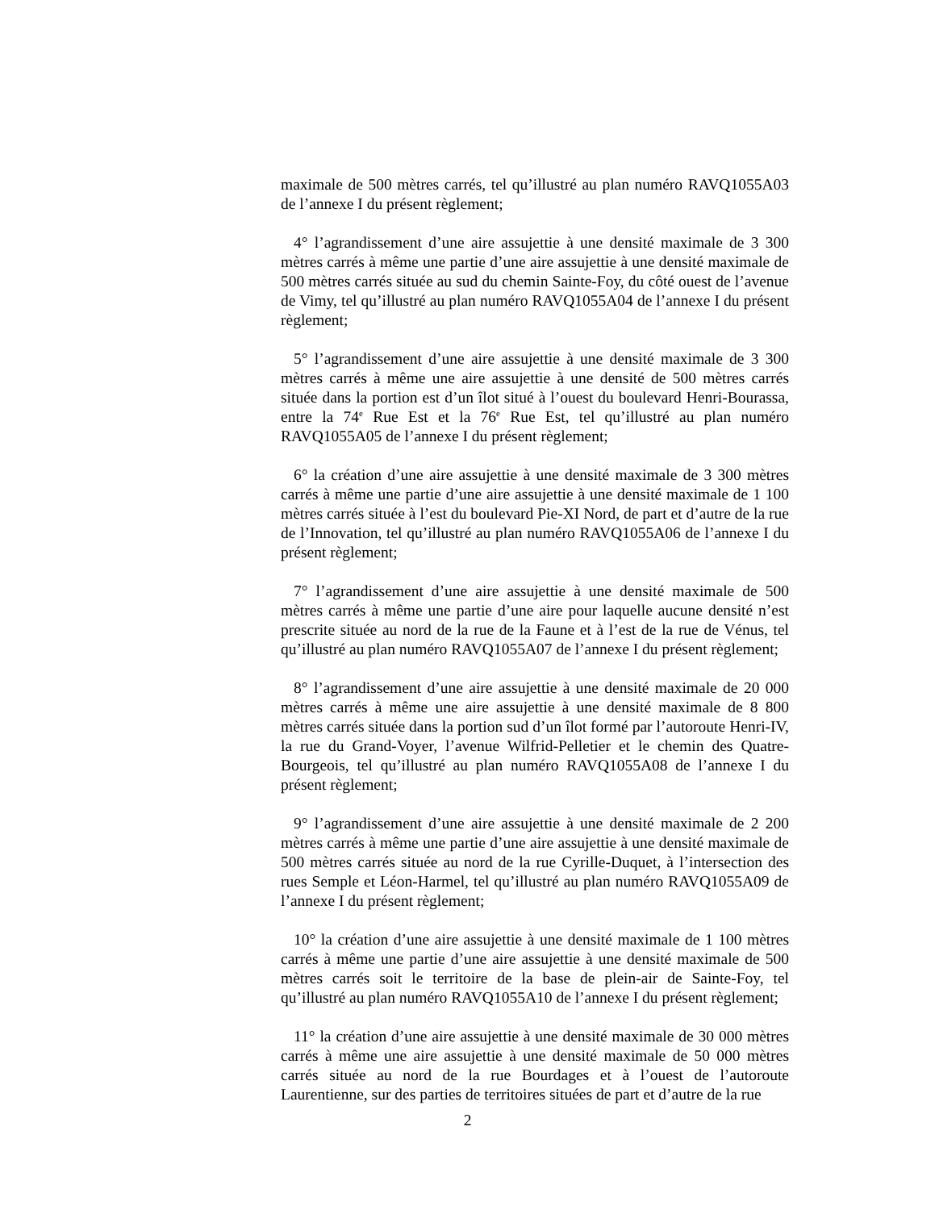maximale de 500 mètres carrés, tel qu’illustré au plan numéro RAVQ1055A03 de l’annexe I du présent règlement;
4° l’agrandissement d’une aire assujettie à une densité maximale de 3 300 mètres carrés à même une partie d’une aire assujettie à une densité maximale de 500 mètres carrés située au sud du chemin Sainte-Foy, du côté ouest de l’avenue de Vimy, tel qu’illustré au plan numéro RAVQ1055A04 de l’annexe I du présent règlement;
5° l’agrandissement d’une aire assujettie à une densité maximale de 3 300 mètres carrés à même une aire assujettie à une densité de 500 mètres carrés située dans la portion est d’un îlot situé à l’ouest du boulevard Henri-Bourassa, entre la 74<sup>e</sup> Rue Est et la 76<sup>e</sup> Rue Est, tel qu’illustré au plan numéro RAVQ1055A05 de l’annexe I du présent règlement;
6° la création d’une aire assujettie à une densité maximale de 3 300 mètres carrés à même une partie d’une aire assujettie à une densité maximale de 1 100 mètres carrés située à l’est du boulevard Pie-XI Nord, de part et d’autre de la rue de l’Innovation, tel qu’illustré au plan numéro RAVQ1055A06 de l’annexe I du présent règlement;
7° l’agrandissement d’une aire assujettie à une densité maximale de 500 mètres carrés à même une partie d’une aire pour laquelle aucune densité n’est prescrite située au nord de la rue de la Faune et à l’est de la rue de Vénus, tel qu’illustré au plan numéro RAVQ1055A07 de l’annexe I du présent règlement;
8° l’agrandissement d’une aire assujettie à une densité maximale de 20 000 mètres carrés à même une aire assujettie à une densité maximale de 8 800 mètres carrés située dans la portion sud d’un îlot formé par l’autoroute Henri-IV, la rue du Grand-Voyer, l’avenue Wilfrid-Pelletier et le chemin des Quatre-Bourgeois, tel qu’illustré au plan numéro RAVQ1055A08 de l’annexe I du présent règlement;
9° l’agrandissement d’une aire assujettie à une densité maximale de 2 200 mètres carrés à même une partie d’une aire assujettie à une densité maximale de 500 mètres carrés située au nord de la rue Cyrille-Duquet, à l’intersection des rues Semple et Léon-Harmel, tel qu’illustré au plan numéro RAVQ1055A09 de l’annexe I du présent règlement;
10° la création d’une aire assujettie à une densité maximale de 1 100 mètres carrés à même une partie d’une aire assujettie à une densité maximale de 500 mètres carrés soit le territoire de la base de plein-air de Sainte-Foy, tel qu’illustré au plan numéro RAVQ1055A10 de l’annexe I du présent règlement;
11° la création d’une aire assujettie à une densité maximale de 30 000 mètres carrés à même une aire assujettie à une densité maximale de 50 000 mètres carrés située au nord de la rue Bourdages et à l’ouest de l’autoroute Laurentienne, sur des parties de territoires situées de part et d’autre de la rue
2